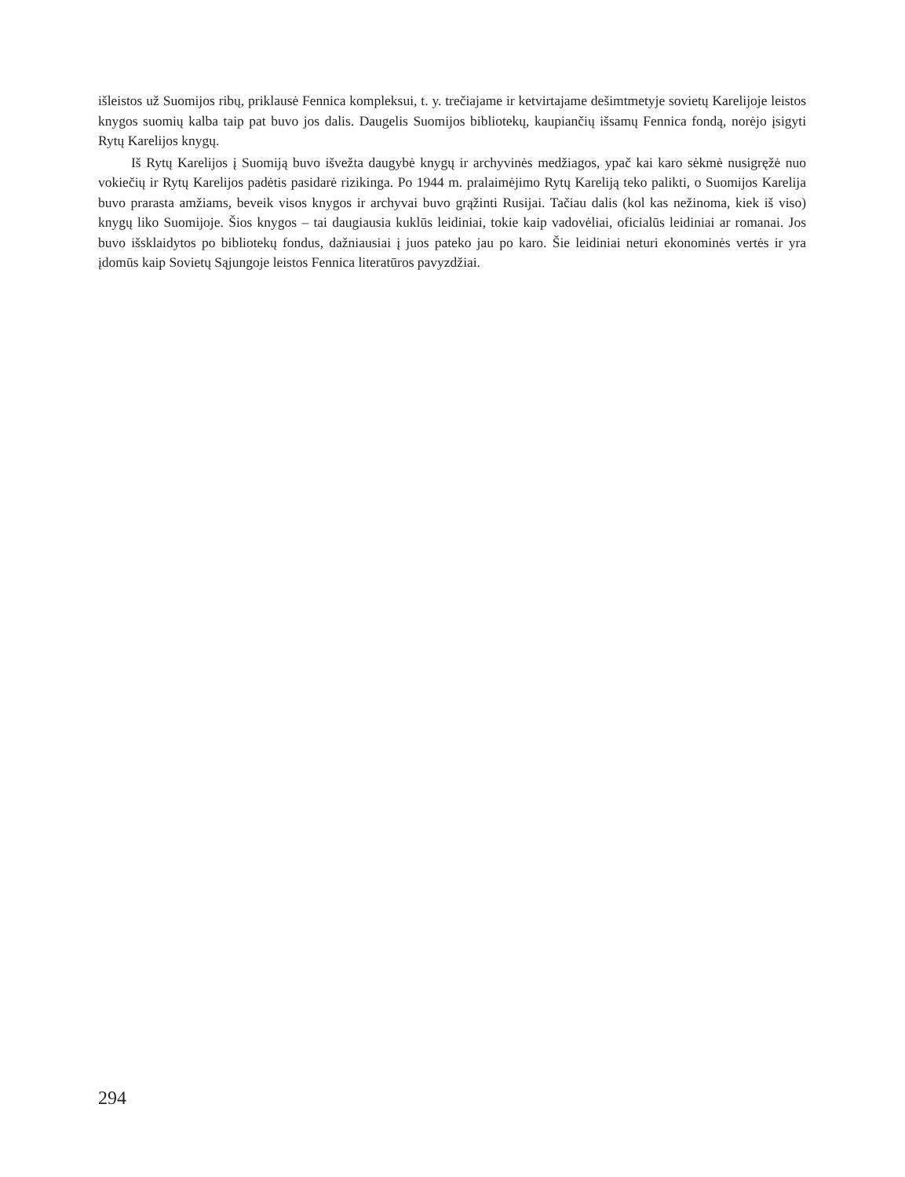išleistos už Suomijos ribų, priklausė Fennica kompleksui, t. y. trečiajame ir ketvirtajame dešimtmetyje sovietų Karelijoje leistos knygos suomių kalba taip pat buvo jos dalis. Daugelis Suomijos bibliotekų, kaupiančių išsamų Fennica fondą, norėjo įsigyti Rytų Karelijos knygų.
Iš Rytų Karelijos į Suomiją buvo išvežta daugybė knygų ir archyvinės medžiagos, ypač kai karo sėkmė nusigręžė nuo vokiečių ir Rytų Karelijos padėtis pasidarė rizikinga. Po 1944 m. pralaimėjimo Rytų Kareliją teko palikti, o Suomijos Karelija buvo prarasta amžiams, beveik visos knygos ir archyvai buvo grąžinti Rusijai. Tačiau dalis (kol kas nežinoma, kiek iš viso) knygų liko Suomijoje. Šios knygos – tai daugiausia kuklūs leidiniai, tokie kaip vadovėliai, oficialūs leidiniai ar romanai. Jos buvo išsklaidytos po bibliotekų fondus, dažniausiai į juos pateko jau po karo. Šie leidiniai neturi ekonominės vertės ir yra įdomūs kaip Sovietų Sąjungoje leistos Fennica literatūros pavyzdžiai.
294